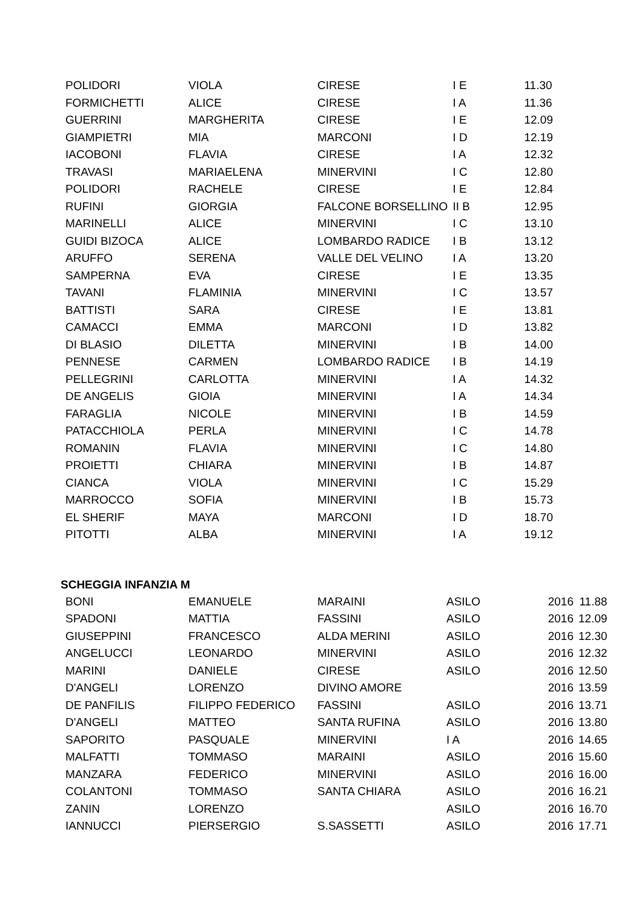| POLIDORI | VIOLA | CIRESE | I E | 11.30 |
| FORMICHETTI | ALICE | CIRESE | I A | 11.36 |
| GUERRINI | MARGHERITA | CIRESE | I E | 12.09 |
| GIAMPIETRI | MIA | MARCONI | I D | 12.19 |
| IACOBONI | FLAVIA | CIRESE | I A | 12.32 |
| TRAVASI | MARIAELENA | MINERVINI | I C | 12.80 |
| POLIDORI | RACHELE | CIRESE | I E | 12.84 |
| RUFINI | GIORGIA | FALCONE BORSELLINO | II B | 12.95 |
| MARINELLI | ALICE | MINERVINI | I C | 13.10 |
| GUIDI BIZOCA | ALICE | LOMBARDO RADICE | I B | 13.12 |
| ARUFFO | SERENA | VALLE DEL VELINO | I A | 13.20 |
| SAMPERNA | EVA | CIRESE | I E | 13.35 |
| TAVANI | FLAMINIA | MINERVINI | I C | 13.57 |
| BATTISTI | SARA | CIRESE | I E | 13.81 |
| CAMACCI | EMMA | MARCONI | I D | 13.82 |
| DI BLASIO | DILETTA | MINERVINI | I B | 14.00 |
| PENNESE | CARMEN | LOMBARDO RADICE | I B | 14.19 |
| PELLEGRINI | CARLOTTA | MINERVINI | I A | 14.32 |
| DE ANGELIS | GIOIA | MINERVINI | I A | 14.34 |
| FARAGLIA | NICOLE | MINERVINI | I B | 14.59 |
| PATACCHIOLA | PERLA | MINERVINI | I C | 14.78 |
| ROMANIN | FLAVIA | MINERVINI | I C | 14.80 |
| PROIETTI | CHIARA | MINERVINI | I B | 14.87 |
| CIANCA | VIOLA | MINERVINI | I C | 15.29 |
| MARROCCO | SOFIA | MINERVINI | I B | 15.73 |
| EL SHERIF | MAYA | MARCONI | I D | 18.70 |
| PITOTTI | ALBA | MINERVINI | I A | 19.12 |
SCHEGGIA INFANZIA M
| BONI | EMANUELE | MARAINI | ASILO | 2016 | 11.88 |
| SPADONI | MATTIA | FASSINI | ASILO | 2016 | 12.09 |
| GIUSEPPINI | FRANCESCO | ALDA MERINI | ASILO | 2016 | 12.30 |
| ANGELUCCI | LEONARDO | MINERVINI | ASILO | 2016 | 12.32 |
| MARINI | DANIELE | CIRESE | ASILO | 2016 | 12.50 |
| D'ANGELI | LORENZO | DIVINO AMORE | | 2016 | 13.59 |
| DE PANFILIS | FILIPPO FEDERICO | FASSINI | ASILO | 2016 | 13.71 |
| D'ANGELI | MATTEO | SANTA RUFINA | ASILO | 2016 | 13.80 |
| SAPORITO | PASQUALE | MINERVINI | I A | 2016 | 14.65 |
| MALFATTI | TOMMASO | MARAINI | ASILO | 2016 | 15.60 |
| MANZARA | FEDERICO | MINERVINI | ASILO | 2016 | 16.00 |
| COLANTONI | TOMMASO | SANTA CHIARA | ASILO | 2016 | 16.21 |
| ZANIN | LORENZO | | ASILO | 2016 | 16.70 |
| IANNUCCI | PIERSERGIO | S.SASSETTI | ASILO | 2016 | 17.71 |